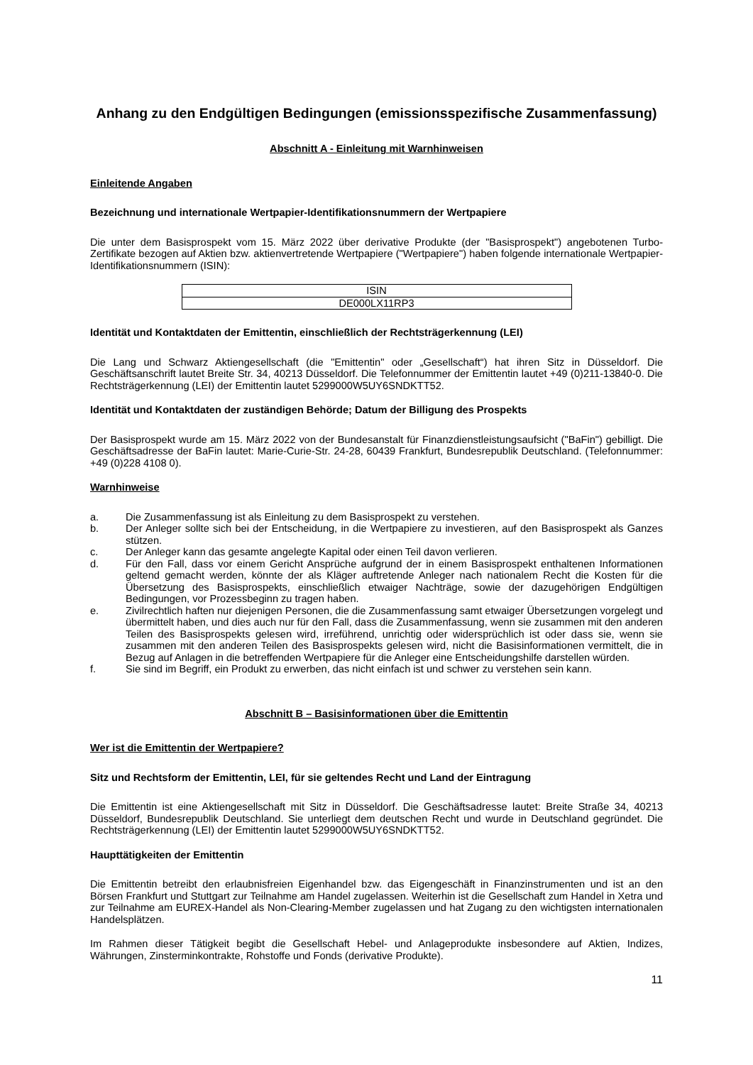Anhang zu den Endgültigen Bedingungen (emissionsspezifische Zusammenfassung)
Abschnitt A - Einleitung mit Warnhinweisen
Einleitende Angaben
Bezeichnung und internationale Wertpapier-Identifikationsnummern der Wertpapiere
Die unter dem Basisprospekt vom 15. März 2022 über derivative Produkte (der "Basisprospekt") angebotenen Turbo-Zertifikate bezogen auf Aktien bzw. aktienvertretende Wertpapiere ("Wertpapiere") haben folgende internationale Wertpapier-Identifikationsnummern (ISIN):
| ISIN |
| DE000LX11RP3 |
Identität und Kontaktdaten der Emittentin, einschließlich der Rechtsträgerkennung (LEI)
Die Lang und Schwarz Aktiengesellschaft (die "Emittentin" oder „Gesellschaft“) hat ihren Sitz in Düsseldorf. Die Geschäftsanschrift lautet Breite Str. 34, 40213 Düsseldorf. Die Telefonnummer der Emittentin lautet +49 (0)211-13840-0. Die Rechtsträgerkennung (LEI) der Emittentin lautet 5299000W5UY6SNDKTT52.
Identität und Kontaktdaten der zuständigen Behörde; Datum der Billigung des Prospekts
Der Basisprospekt wurde am 15. März 2022 von der Bundesanstalt für Finanzdienstleistungsaufsicht ("BaFin") gebilligt. Die Geschäftsadresse der BaFin lautet: Marie-Curie-Str. 24-28, 60439 Frankfurt, Bundesrepublik Deutschland. (Telefonnummer: +49 (0)228 4108 0).
Warnhinweise
a. Die Zusammenfassung ist als Einleitung zu dem Basisprospekt zu verstehen.
b. Der Anleger sollte sich bei der Entscheidung, in die Wertpapiere zu investieren, auf den Basisprospekt als Ganzes stützen.
c. Der Anleger kann das gesamte angelegte Kapital oder einen Teil davon verlieren.
d. Für den Fall, dass vor einem Gericht Ansprüche aufgrund der in einem Basisprospekt enthaltenen Informationen geltend gemacht werden, könnte der als Kläger auftretende Anleger nach nationalem Recht die Kosten für die Übersetzung des Basisprospekts, einschließlich etwaiger Nachträge, sowie der dazugehörigen Endgültigen Bedingungen, vor Prozessbeginn zu tragen haben.
e. Zivilrechtlich haften nur diejenigen Personen, die die Zusammenfassung samt etwaiger Übersetzungen vorgelegt und übermittelt haben, und dies auch nur für den Fall, dass die Zusammenfassung, wenn sie zusammen mit den anderen Teilen des Basisprospekts gelesen wird, irreführend, unrichtig oder widersprüchlich ist oder dass sie, wenn sie zusammen mit den anderen Teilen des Basisprospekts gelesen wird, nicht die Basisinformationen vermittelt, die in Bezug auf Anlagen in die betreffenden Wertpapiere für die Anleger eine Entscheidungshilfe darstellen würden.
f. Sie sind im Begriff, ein Produkt zu erwerben, das nicht einfach ist und schwer zu verstehen sein kann.
Abschnitt B – Basisinformationen über die Emittentin
Wer ist die Emittentin der Wertpapiere?
Sitz und Rechtsform der Emittentin, LEI, für sie geltendes Recht und Land der Eintragung
Die Emittentin ist eine Aktiengesellschaft mit Sitz in Düsseldorf. Die Geschäftsadresse lautet: Breite Straße 34, 40213 Düsseldorf, Bundesrepublik Deutschland. Sie unterliegt dem deutschen Recht und wurde in Deutschland gegründet. Die Rechtsträgerkennung (LEI) der Emittentin lautet 5299000W5UY6SNDKTT52.
Haupttätigkeiten der Emittentin
Die Emittentin betreibt den erlaubnisfreien Eigenhandel bzw. das Eigengeschäft in Finanzinstrumenten und ist an den Börsen Frankfurt und Stuttgart zur Teilnahme am Handel zugelassen. Weiterhin ist die Gesellschaft zum Handel in Xetra und zur Teilnahme am EUREX-Handel als Non-Clearing-Member zugelassen und hat Zugang zu den wichtigsten internationalen Handelsplätzen.
Im Rahmen dieser Tätigkeit begibt die Gesellschaft Hebel- und Anlageprodukte insbesondere auf Aktien, Indizes, Währungen, Zinsterminkontrakte, Rohstoffe und Fonds (derivative Produkte).
11